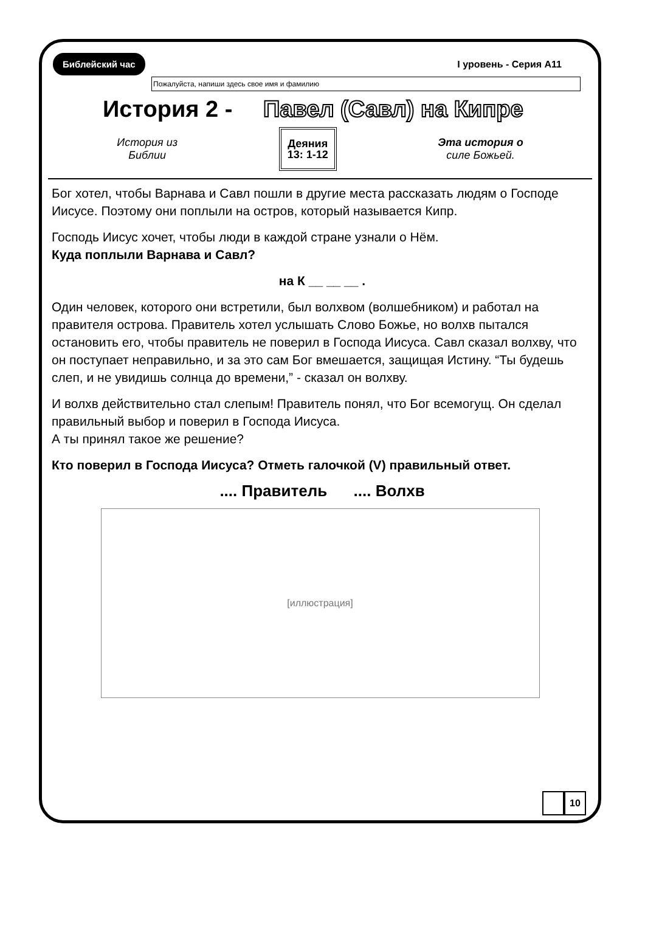Библейский час I уровень - Серия A11
Пожалуйста, напиши здесь свое имя и фамилию
История 2 - Павел (Савл) на Кипре
История из
Библии Деяния
13: 1-12 Эта история о
силе Божьей.
Бог хотел, чтобы Варнава и Савл пошли в другие места рассказать людям о Господе Иисусе. Поэтому они поплыли на остров, который называется Кипр.
Господь Иисус хочет, чтобы люди в каждой стране узнали о Нём.
Куда поплыли Варнава и Савл?
на К __ __ __ .
Один человек, которого они встретили, был волхвом (волшебником) и работал на правителя острова. Правитель хотел услышать Слово Божье, но волхв пытался остановить его, чтобы правитель не поверил в Господа Иисуса. Савл сказал волхву, что он поступает неправильно, и за это сам Бог вмешается, защищая Истину. “Ты будешь слеп, и не увидишь солнца до времени,” - сказал он волхву.
И волхв действительно стал слепым! Правитель понял, что Бог всемогущ. Он сделал правильный выбор и поверил в Господа Иисуса.
А ты принял такое же решение?
Кто поверил в Господа Иисуса? Отметь галочкой (V) правильный ответ.
.... Правитель .... Волхв
[иллюстрация]
10